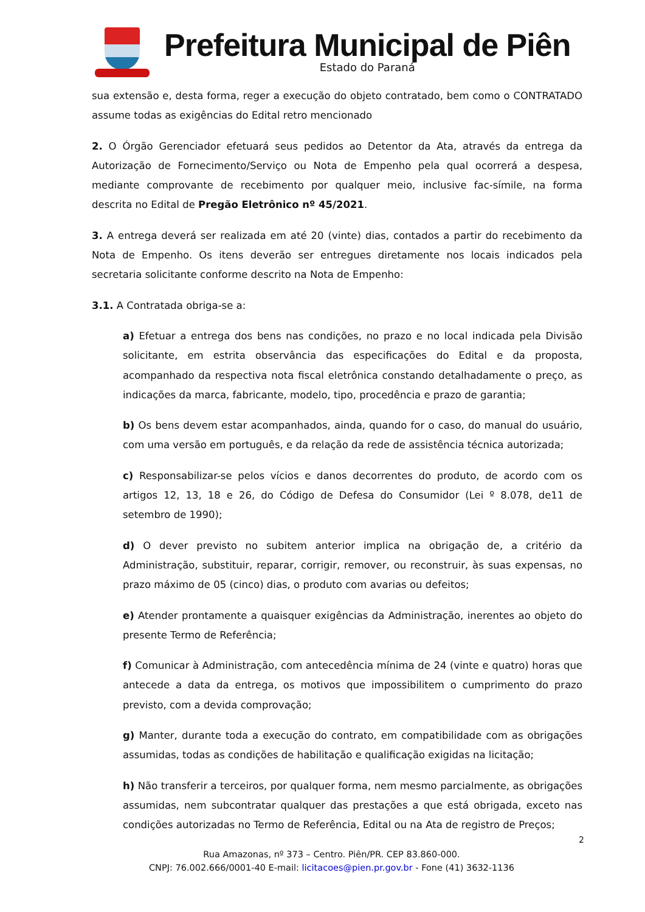Prefeitura Municipal de Piên
Estado do Paraná
sua extensão e, desta forma, reger a execução do objeto contratado, bem como o CONTRATADO assume todas as exigências do Edital retro mencionado
2. O Órgão Gerenciador efetuará seus pedidos ao Detentor da Ata, através da entrega da Autorização de Fornecimento/Serviço ou Nota de Empenho pela qual ocorrerá a despesa, mediante comprovante de recebimento por qualquer meio, inclusive fac-símile, na forma descrita no Edital de Pregão Eletrônico nº 45/2021.
3. A entrega deverá ser realizada em até 20 (vinte) dias, contados a partir do recebimento da Nota de Empenho. Os itens deverão ser entregues diretamente nos locais indicados pela secretaria solicitante conforme descrito na Nota de Empenho:
3.1. A Contratada obriga-se a:
a) Efetuar a entrega dos bens nas condições, no prazo e no local indicada pela Divisão solicitante, em estrita observância das especificações do Edital e da proposta, acompanhado da respectiva nota fiscal eletrônica constando detalhadamente o preço, as indicações da marca, fabricante, modelo, tipo, procedência e prazo de garantia;
b) Os bens devem estar acompanhados, ainda, quando for o caso, do manual do usuário, com uma versão em português, e da relação da rede de assistência técnica autorizada;
c) Responsabilizar-se pelos vícios e danos decorrentes do produto, de acordo com os artigos 12, 13, 18 e 26, do Código de Defesa do Consumidor (Lei º 8.078, de11 de setembro de 1990);
d) O dever previsto no subitem anterior implica na obrigação de, a critério da Administração, substituir, reparar, corrigir, remover, ou reconstruir, às suas expensas, no prazo máximo de 05 (cinco) dias, o produto com avarias ou defeitos;
e) Atender prontamente a quaisquer exigências da Administração, inerentes ao objeto do presente Termo de Referência;
f) Comunicar à Administração, com antecedência mínima de 24 (vinte e quatro) horas que antecede a data da entrega, os motivos que impossibilitem o cumprimento do prazo previsto, com a devida comprovação;
g) Manter, durante toda a execução do contrato, em compatibilidade com as obrigações assumidas, todas as condições de habilitação e qualificação exigidas na licitação;
h) Não transferir a terceiros, por qualquer forma, nem mesmo parcialmente, as obrigações assumidas, nem subcontratar qualquer das prestações a que está obrigada, exceto nas condições autorizadas no Termo de Referência, Edital ou na Ata de registro de Preços;
Rua Amazonas, nº 373 – Centro. Piên/PR. CEP 83.860-000.
CNPJ: 76.002.666/0001-40 E-mail: licitacoes@pien.pr.gov.br - Fone (41) 3632-1136
2